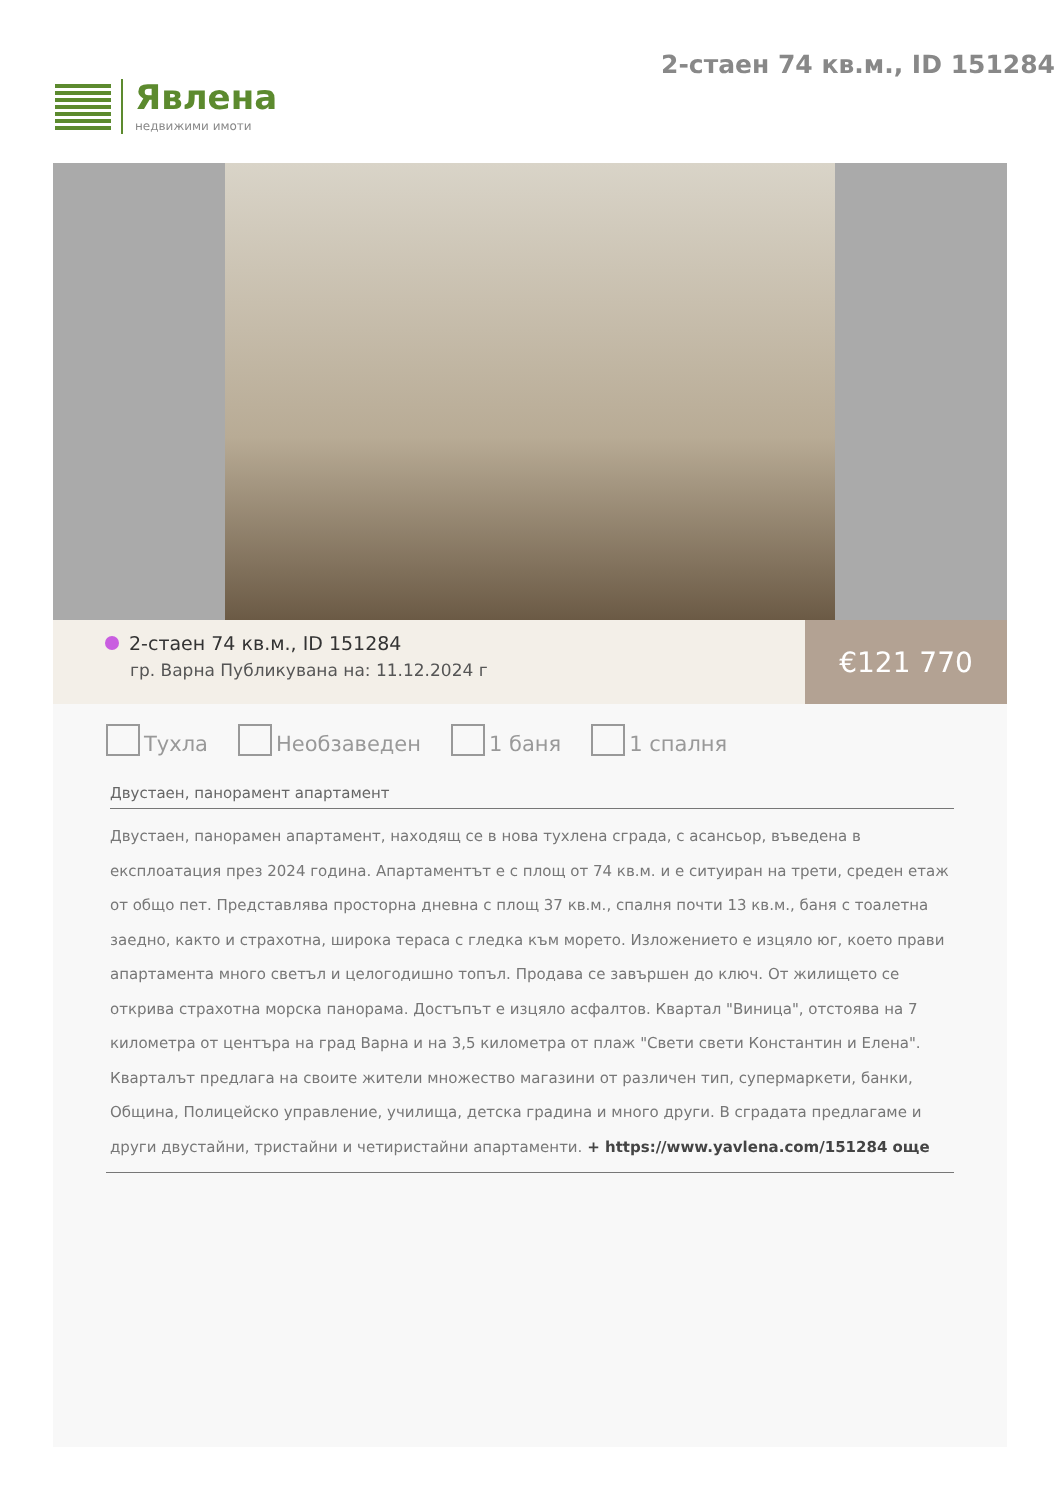Явлена
недвижими имоти
2-стаен 74 кв.м., ID 151284
2-стаен 74 кв.м., ID 151284
гр. Варна Публикувана на: 11.12.2024 г
€121 770
Тухла Необзаведен 1 баня 1 спалня
Двустаен, панорамент апартамент
Двустаен, панорамен апартамент, находящ се в нова тухлена сграда, с асансьор, въведена в експлоатация през 2024 година. Апартаментът е с площ от 74 кв.м. и е ситуиран на трети, среден етаж от общо пет. Представлява просторна дневна с площ 37 кв.м., спалня почти 13 кв.м., баня с тоалетна заедно, както и страхотна, широка тераса с гледка към морето. Изложението е изцяло юг, което прави апартамента много светъл и целогодишно топъл. Продава се завършен до ключ. От жилището се открива страхотна морска панорама. Достъпът е изцяло асфалтов. Квартал "Виница", отстоява на 7 километра от центъра на град Варна и на 3,5 километра от плаж "Свети свети Константин и Елена". Кварталът предлага на своите жители множество магазини от различен тип, супермаркети, банки, Община, Полицейско управление, училища, детска градина и много други. В сградата предлагаме и други двустайни, тристайни и четиристайни апартаменти. + https://www.yavlena.com/151284 още